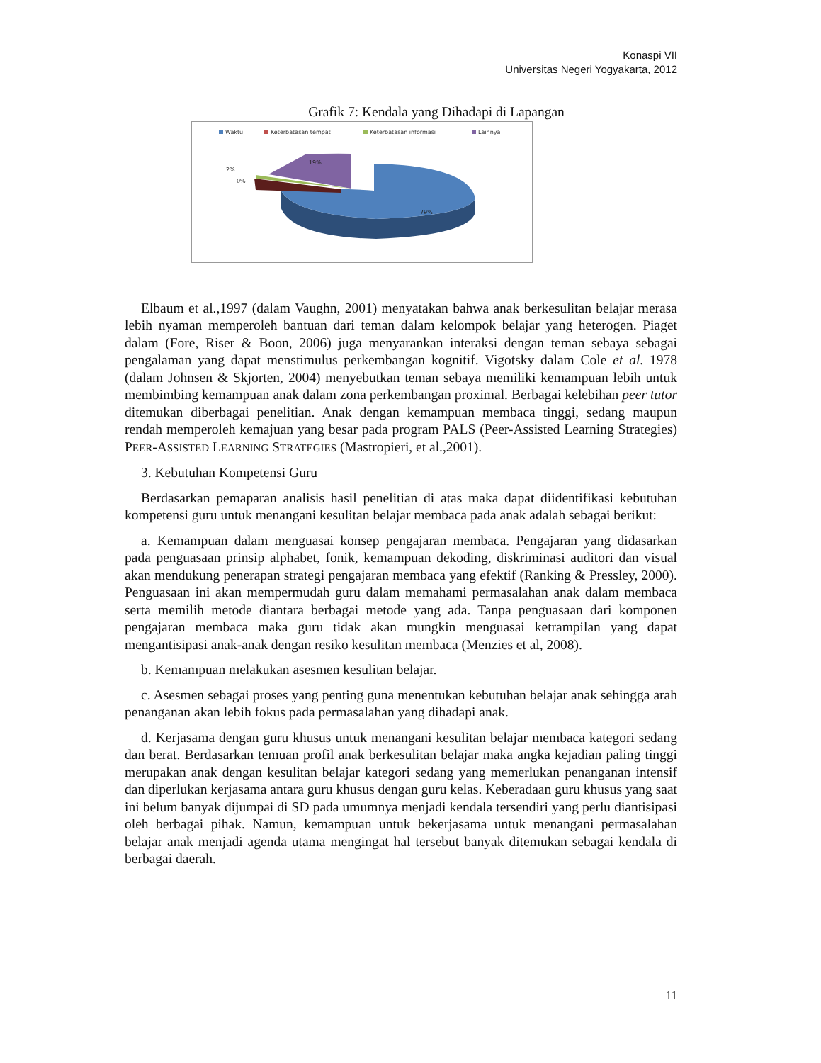Konaspi VII
Universitas Negeri Yogyakarta, 2012
Grafik 7: Kendala yang Dihadapi di Lapangan
Waktu
Keterbatasan tempat
Keterbatasan informasi
Lainnya
19%
2%
0%
79%
Elbaum et al.,1997 (dalam Vaughn, 2001) menyatakan bahwa anak berkesulitan belajar merasa lebih nyaman memperoleh bantuan dari teman dalam kelompok belajar yang heterogen. Piaget dalam (Fore, Riser & Boon, 2006) juga menyarankan interaksi dengan teman sebaya sebagai pengalaman yang dapat menstimulus perkembangan kognitif. Vigotsky dalam Cole et al. 1978 (dalam Johnsen & Skjorten, 2004) menyebutkan teman sebaya memiliki kemampuan lebih untuk membimbing kemampuan anak dalam zona perkembangan proximal. Berbagai kelebihan peer tutor ditemukan diberbagai penelitian. Anak dengan kemampuan membaca tinggi, sedang maupun rendah memperoleh kemajuan yang besar pada program PALS (Peer-Assisted Learning Strategies) PEER-ASSISTED LEARNING STRATEGIES (Mastropieri, et al.,2001).
3. Kebutuhan Kompetensi Guru
Berdasarkan pemaparan analisis hasil penelitian di atas maka dapat diidentifikasi kebutuhan kompetensi guru untuk menangani kesulitan belajar membaca pada anak adalah sebagai berikut:
a. Kemampuan dalam menguasai konsep pengajaran membaca. Pengajaran yang didasarkan pada penguasaan prinsip alphabet, fonik, kemampuan dekoding, diskriminasi auditori dan visual akan mendukung penerapan strategi pengajaran membaca yang efektif (Ranking & Pressley, 2000). Penguasaan ini akan mempermudah guru dalam memahami permasalahan anak dalam membaca serta memilih metode diantara berbagai metode yang ada. Tanpa penguasaan dari komponen pengajaran membaca maka guru tidak akan mungkin menguasai ketrampilan yang dapat mengantisipasi anak-anak dengan resiko kesulitan membaca (Menzies et al, 2008).
b. Kemampuan melakukan asesmen kesulitan belajar.
c. Asesmen sebagai proses yang penting guna menentukan kebutuhan belajar anak sehingga arah penanganan akan lebih fokus pada permasalahan yang dihadapi anak.
d. Kerjasama dengan guru khusus untuk menangani kesulitan belajar membaca kategori sedang dan berat. Berdasarkan temuan profil anak berkesulitan belajar maka angka kejadian paling tinggi merupakan anak dengan kesulitan belajar kategori sedang yang memerlukan penanganan intensif dan diperlukan kerjasama antara guru khusus dengan guru kelas. Keberadaan guru khusus yang saat ini belum banyak dijumpai di SD pada umumnya menjadi kendala tersendiri yang perlu diantisipasi oleh berbagai pihak. Namun, kemampuan untuk bekerjasama untuk menangani permasalahan belajar anak menjadi agenda utama mengingat hal tersebut banyak ditemukan sebagai kendala di berbagai daerah.
11